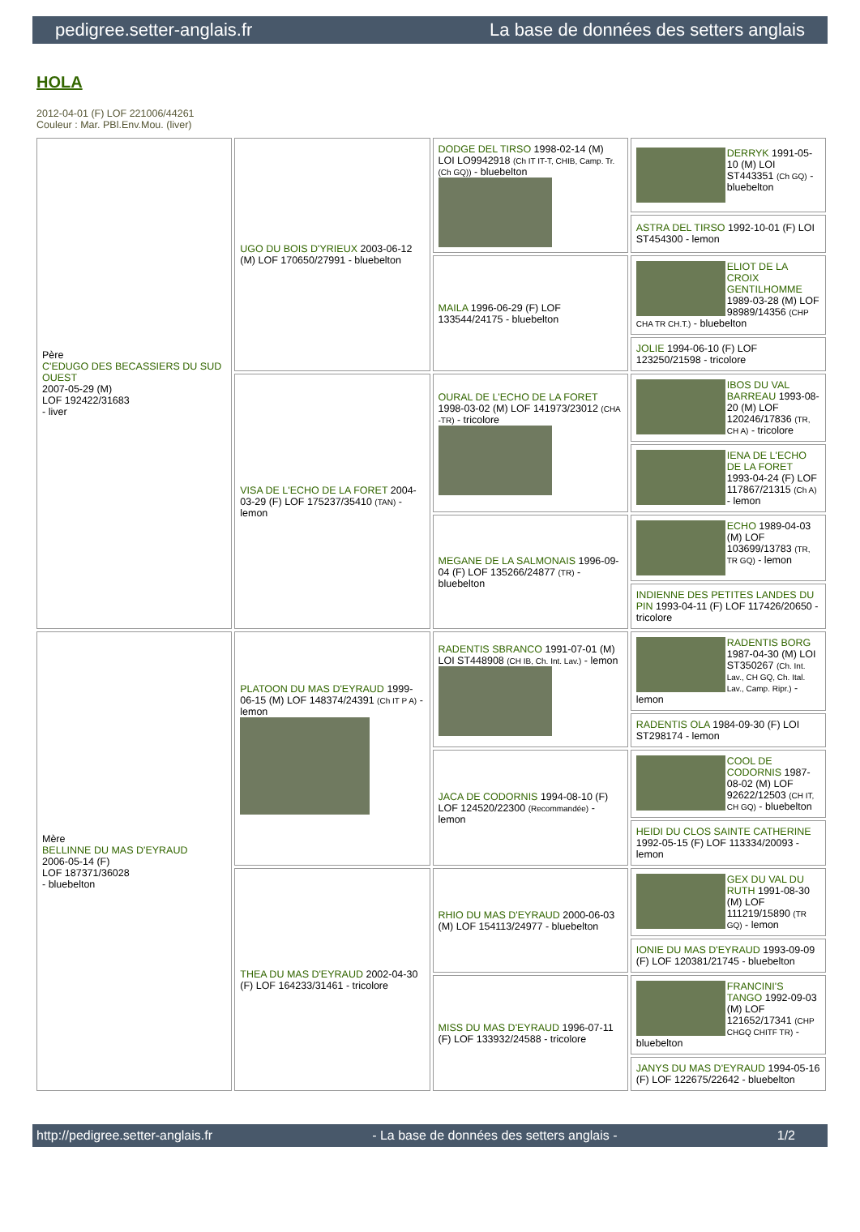pedigree.setter-anglais.fr La base de données des setters anglais
HOLA
2012-04-01 (F) LOF 221006/44261
Couleur : Mar. PBl.Env.Mou. (liver)
| Père C'EDUGO DES BECASSIERS DU SUD OUEST 2007-05-29 (M) LOF 192422/31683 - liver | UGO DU BOIS D'YRIEUX 2003-06-12 (M) LOF 170650/27991 - bluebelton | DODGE DEL TIRSO 1998-02-14 (M) LOI LO9942918 (Ch IT IT-T, CHIB, Camp. Tr. (Ch GQ)) - bluebelton | DERRYK 1991-05-10 (M) LOI ST443351 (Ch GQ) - bluebelton |
| | | | ASTRA DEL TIRSO 1992-10-01 (F) LOI ST454300 - lemon |
| | | MAILA 1996-06-29 (F) LOF 133544/24175 - bluebelton | ELIOT DE LA CROIX GENTILHOMME 1989-03-28 (M) LOF 98989/14356 (CHP CHA TR CH.T.) - bluebelton |
| | | | JOLIE 1994-06-10 (F) LOF 123250/21598 - tricolore |
| | VISA DE L'ECHO DE LA FORET 2004-03-29 (F) LOF 175237/35410 (TAN) - lemon | OURAL DE L'ECHO DE LA FORET 1998-03-02 (M) LOF 141973/23012 (CHA -TR) - tricolore | IBOS DU VAL BARREAU 1993-08-20 (M) LOF 120246/17836 (TR, CH A) - tricolore |
| | | | IENA DE L'ECHO DE LA FORET 1993-04-24 (F) LOF 117867/21315 (Ch A) - lemon |
| | | MEGANE DE LA SALMONAIS 1996-09-04 (F) LOF 135266/24877 (TR) - bluebelton | ECHO 1989-04-03 (M) LOF 103699/13783 (TR, TR GQ) - lemon |
| | | | INDIENNE DES PETITES LANDES DU PIN 1993-04-11 (F) LOF 117426/20650 - tricolore |
| Mère BELLINNE DU MAS D'EYRAUD 2006-05-14 (F) LOF 187371/36028 - bluebelton | PLATOON DU MAS D'EYRAUD 1999-06-15 (M) LOF 148374/24391 (Ch IT P A) - lemon | RADENTIS SBRANCO 1991-07-01 (M) LOI ST448908 (CH IB, Ch. Int. Lav.) - lemon | RADENTIS BORG 1987-04-30 (M) LOI ST350267 (Ch. Int. Lav., CH GQ, Ch. Ital. Lav., Camp. Ripr.) - lemon |
| | | | RADENTIS OLA 1984-09-30 (F) LOI ST298174 - lemon |
| | | JACA DE CODORNIS 1994-08-10 (F) LOF 124520/22300 (Recommandée) - lemon | COOL DE CODORNIS 1987-08-02 (M) LOF 92622/12503 (CH IT, CH GQ) - bluebelton |
| | | | HEIDI DU CLOS SAINTE CATHERINE 1992-05-15 (F) LOF 113334/20093 - lemon |
| | THEA DU MAS D'EYRAUD 2002-04-30 (F) LOF 164233/31461 - tricolore | RHIO DU MAS D'EYRAUD 2000-06-03 (M) LOF 154113/24977 - bluebelton | GEX DU VAL DU RUTH 1991-08-30 (M) LOF 111219/15890 (TR GQ) - lemon |
| | | | IONIE DU MAS D'EYRAUD 1993-09-09 (F) LOF 120381/21745 - bluebelton |
| | | MISS DU MAS D'EYRAUD 1996-07-11 (F) LOF 133932/24588 - tricolore | FRANCINI'S TANGO 1992-09-03 (M) LOF 121652/17341 (CHP CHGQ CHITF TR) - bluebelton |
| | | | JANYS DU MAS D'EYRAUD 1994-05-16 (F) LOF 122675/22642 - bluebelton |
http://pedigree.setter-anglais.fr - La base de données des setters anglais - 1/2